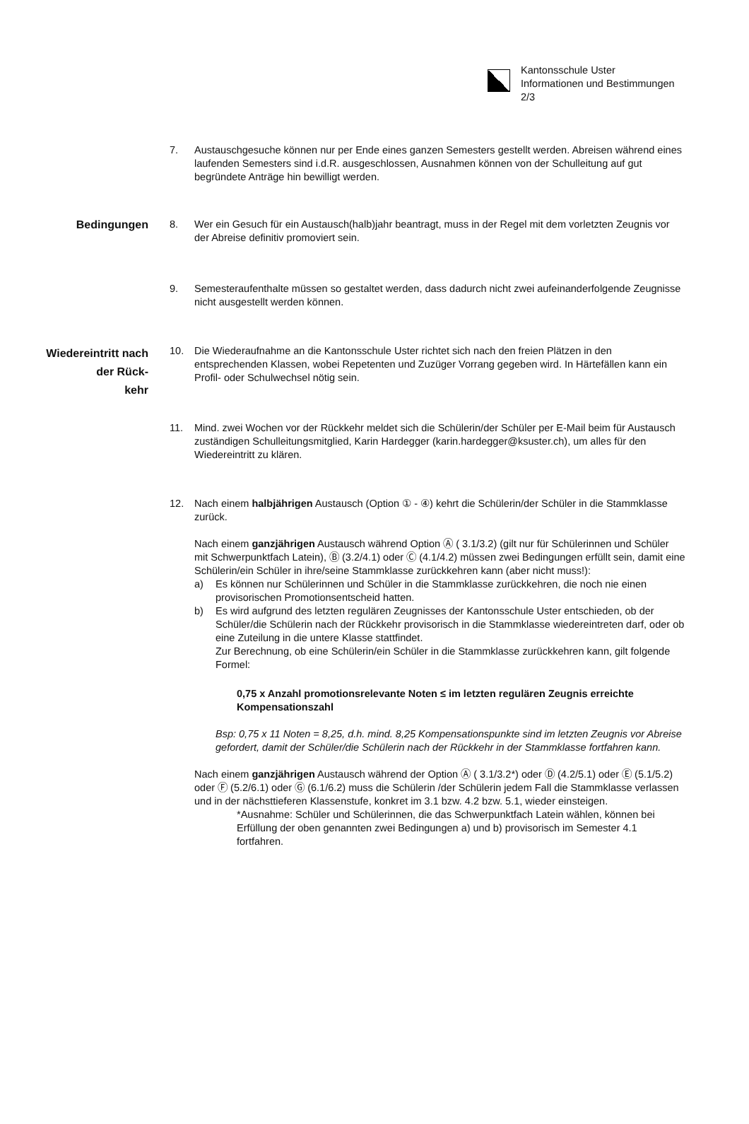Kantonsschule Uster
Informationen und Bestimmungen
2/3
7. Austauschgesuche können nur per Ende eines ganzen Semesters gestellt werden. Abreisen während eines laufenden Semesters sind i.d.R. ausgeschlossen, Ausnahmen können von der Schulleitung auf gut begründete Anträge hin bewilligt werden.
Bedingungen
8. Wer ein Gesuch für ein Austausch(halb)jahr beantragt, muss in der Regel mit dem vorletzten Zeugnis vor der Abreise definitiv promoviert sein.
9. Semesteraufenthalte müssen so gestaltet werden, dass dadurch nicht zwei aufeinanderfolgende Zeugnisse nicht ausgestellt werden können.
Wiedereintritt nach der Rück-
kehr
10. Die Wiederaufnahme an die Kantonsschule Uster richtet sich nach den freien Plätzen in den entsprechenden Klassen, wobei Repetenten und Zuzüger Vorrang gegeben wird. In Härtefällen kann ein Profil- oder Schulwechsel nötig sein.
11. Mind. zwei Wochen vor der Rückkehr meldet sich die Schülerin/der Schüler per E-Mail beim für Austausch zuständigen Schulleitungsmitglied, Karin Hardegger (karin.hardegger@ksuster.ch), um alles für den Wiedereintritt zu klären.
12. Nach einem halbjährigen Austausch (Option ① - ④) kehrt die Schülerin/der Schüler in die Stammklasse zurück.
Nach einem ganzjährigen Austausch während Option Ⓐ ( 3.1/3.2) (gilt nur für Schülerinnen und Schüler mit Schwerpunktfach Latein), Ⓑ (3.2/4.1) oder Ⓒ (4.1/4.2) müssen zwei Bedingungen erfüllt sein, damit eine Schülerin/ein Schüler in ihre/seine Stammklasse zurückkehren kann (aber nicht muss!):
a) Es können nur Schülerinnen und Schüler in die Stammklasse zurückkehren, die noch nie einen provisorischen Promotionsentscheid hatten.
b) Es wird aufgrund des letzten regulären Zeugnisses der Kantonsschule Uster entschieden, ob der Schüler/die Schülerin nach der Rückkehr provisorisch in die Stammklasse wiedereintreten darf, oder ob eine Zuteilung in die untere Klasse stattfindet.
Zur Berechnung, ob eine Schülerin/ein Schüler in die Stammklasse zurückkehren kann, gilt folgende Formel:
0,75 x Anzahl promotionsrelevante Noten ≤ im letzten regulären Zeugnis erreichte Kompensationszahl
Bsp: 0,75 x 11 Noten = 8,25, d.h. mind. 8,25 Kompensationspunkte sind im letzten Zeugnis vor Abreise gefordert, damit der Schüler/die Schülerin nach der Rückkehr in der Stammklasse fortfahren kann.
Nach einem ganzjährigen Austausch während der Option Ⓐ ( 3.1/3.2*) oder Ⓓ (4.2/5.1) oder Ⓔ (5.1/5.2) oder Ⓕ (5.2/6.1) oder Ⓖ (6.1/6.2) muss die Schülerin /der Schülerin jedem Fall die Stammklasse verlassen und in der nächsttieferen Klassenstufe, konkret im 3.1 bzw. 4.2 bzw. 5.1, wieder einsteigen.
*Ausnahme: Schüler und Schülerinnen, die das Schwerpunktfach Latein wählen, können bei Erfüllung der oben genannten zwei Bedingungen a) und b) provisorisch im Semester 4.1 fortfahren.